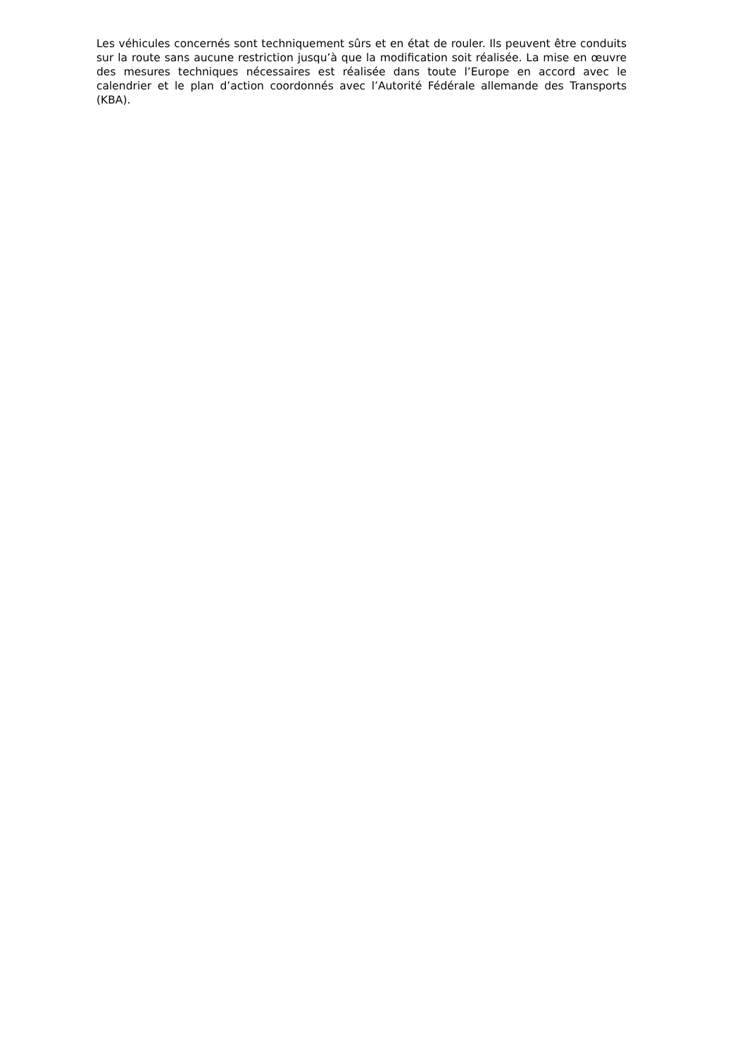Les véhicules concernés sont techniquement sûrs et en état de rouler. Ils peuvent être conduits sur la route sans aucune restriction jusqu’à que la modification soit réalisée. La mise en œuvre des mesures techniques nécessaires est réalisée dans toute l’Europe en accord avec le calendrier et le plan d’action coordonnés avec l’Autorité Fédérale allemande des Transports (KBA).